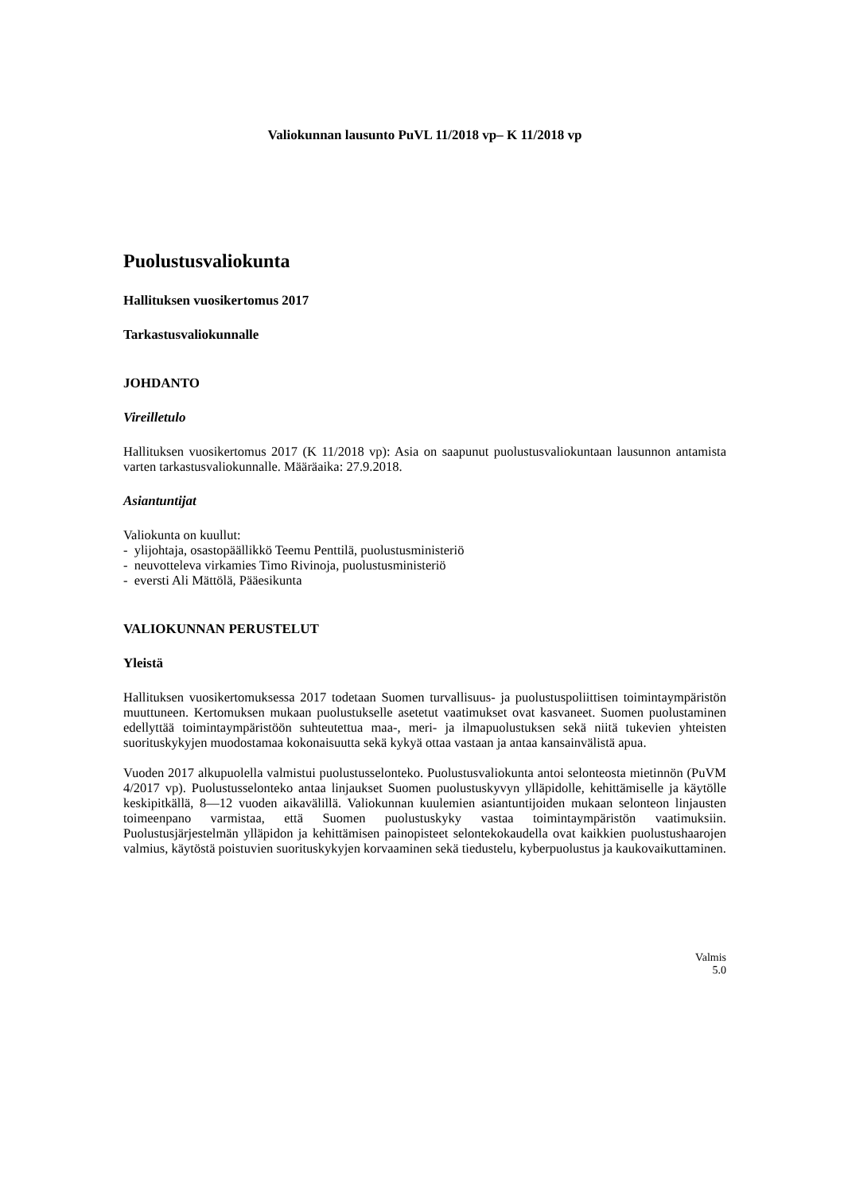Valiokunnan lausunto PuVL 11/2018 vp– K 11/2018 vp
Puolustusvaliokunta
Hallituksen vuosikertomus 2017
Tarkastusvaliokunnalle
JOHDANTO
Vireilletulo
Hallituksen vuosikertomus 2017 (K 11/2018 vp): Asia on saapunut puolustusvaliokuntaan lausunnon antamista varten tarkastusvaliokunnalle. Määräaika: 27.9.2018.
Asiantuntijat
Valiokunta on kuullut:
- ylijohtaja, osastopäällikkö Teemu Penttilä, puolustusministeriö
- neuvotteleva virkamies Timo Rivinoja, puolustusministeriö
- eversti Ali Mättölä, Pääesikunta
VALIOKUNNAN PERUSTELUT
Yleistä
Hallituksen vuosikertomuksessa 2017 todetaan Suomen turvallisuus- ja puolustuspoliittisen toimintaympäristön muuttuneen. Kertomuksen mukaan puolustukselle asetetut vaatimukset ovat kasvaneet. Suomen puolustaminen edellyttää toimintaympäristöön suhteutettua maa-, meri- ja ilmapuolustuksen sekä niitä tukevien yhteisten suorituskykyjen muodostamaa kokonaisuutta sekä kykyä ottaa vastaan ja antaa kansainvälistä apua.
Vuoden 2017 alkupuolella valmistui puolustusselonteko. Puolustusvaliokunta antoi selonteosta mietinnön (PuVM 4/2017 vp). Puolustusselonteko antaa linjaukset Suomen puolustuskyvyn ylläpidolle, kehittämiselle ja käytölle keskipitkällä, 8—12 vuoden aikavälillä. Valiokunnan kuulemien asiantuntijoiden mukaan selonteon linjausten toimeenpano varmistaa, että Suomen puolustuskyky vastaa toimintaympäristön vaatimuksiin. Puolustusjärjestelmän ylläpidon ja kehittämisen painopisteet selontekokaudella ovat kaikkien puolustushaarojen valmius, käytöstä poistuvien suorituskykyjen korvaaminen sekä tiedustelu, kyberpuolustus ja kaukovaikuttaminen.
Valmis
5.0